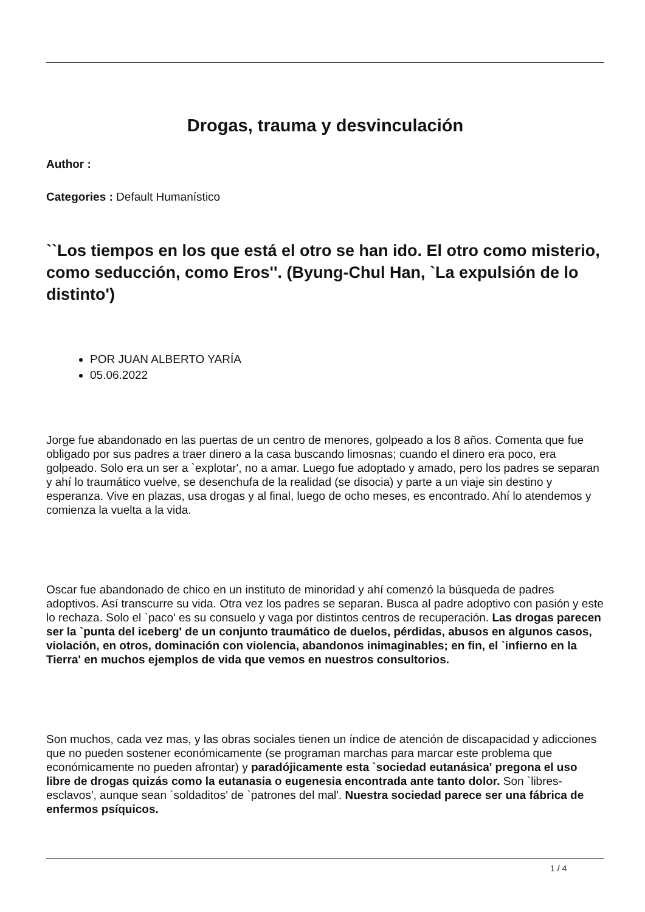Drogas, trauma y desvinculación
Author :
Categories : Default Humanístico
``Los tiempos en los que está el otro se han ido. El otro como misterio, como seducción, como Eros''. (Byung-Chul Han, `La expulsión de lo distinto')
POR JUAN ALBERTO YARÍA
05.06.2022
Jorge fue abandonado en las puertas de un centro de menores, golpeado a los 8 años. Comenta que fue obligado por sus padres a traer dinero a la casa buscando limosnas; cuando el dinero era poco, era golpeado. Solo era un ser a `explotar', no a amar. Luego fue adoptado y amado, pero los padres se separan y ahí lo traumático vuelve, se desenchufa de la realidad (se disocia) y parte a un viaje sin destino y esperanza. Vive en plazas, usa drogas y al final, luego de ocho meses, es encontrado. Ahí lo atendemos y comienza la vuelta a la vida.
Oscar fue abandonado de chico en un instituto de minoridad y ahí comenzó la búsqueda de padres adoptivos. Así transcurre su vida. Otra vez los padres se separan. Busca al padre adoptivo con pasión y este lo rechaza. Solo el `paco' es su consuelo y vaga por distintos centros de recuperación. Las drogas parecen ser la `punta del iceberg' de un conjunto traumático de duelos, pérdidas, abusos en algunos casos, violación, en otros, dominación con violencia, abandonos inimaginables; en fin, el `infierno en la Tierra' en muchos ejemplos de vida que vemos en nuestros consultorios.
Son muchos, cada vez mas, y las obras sociales tienen un índice de atención de discapacidad y adicciones que no pueden sostener económicamente (se programan marchas para marcar este problema que económicamente no pueden afrontar) y paradójicamente esta `sociedad eutanásica' pregona el uso libre de drogas quizás como la eutanasia o eugenesia encontrada ante tanto dolor. Son `libres-esclavos', aunque sean `soldaditos' de `patrones del mal'. Nuestra sociedad parece ser una fábrica de enfermos psíquicos.
1 / 4